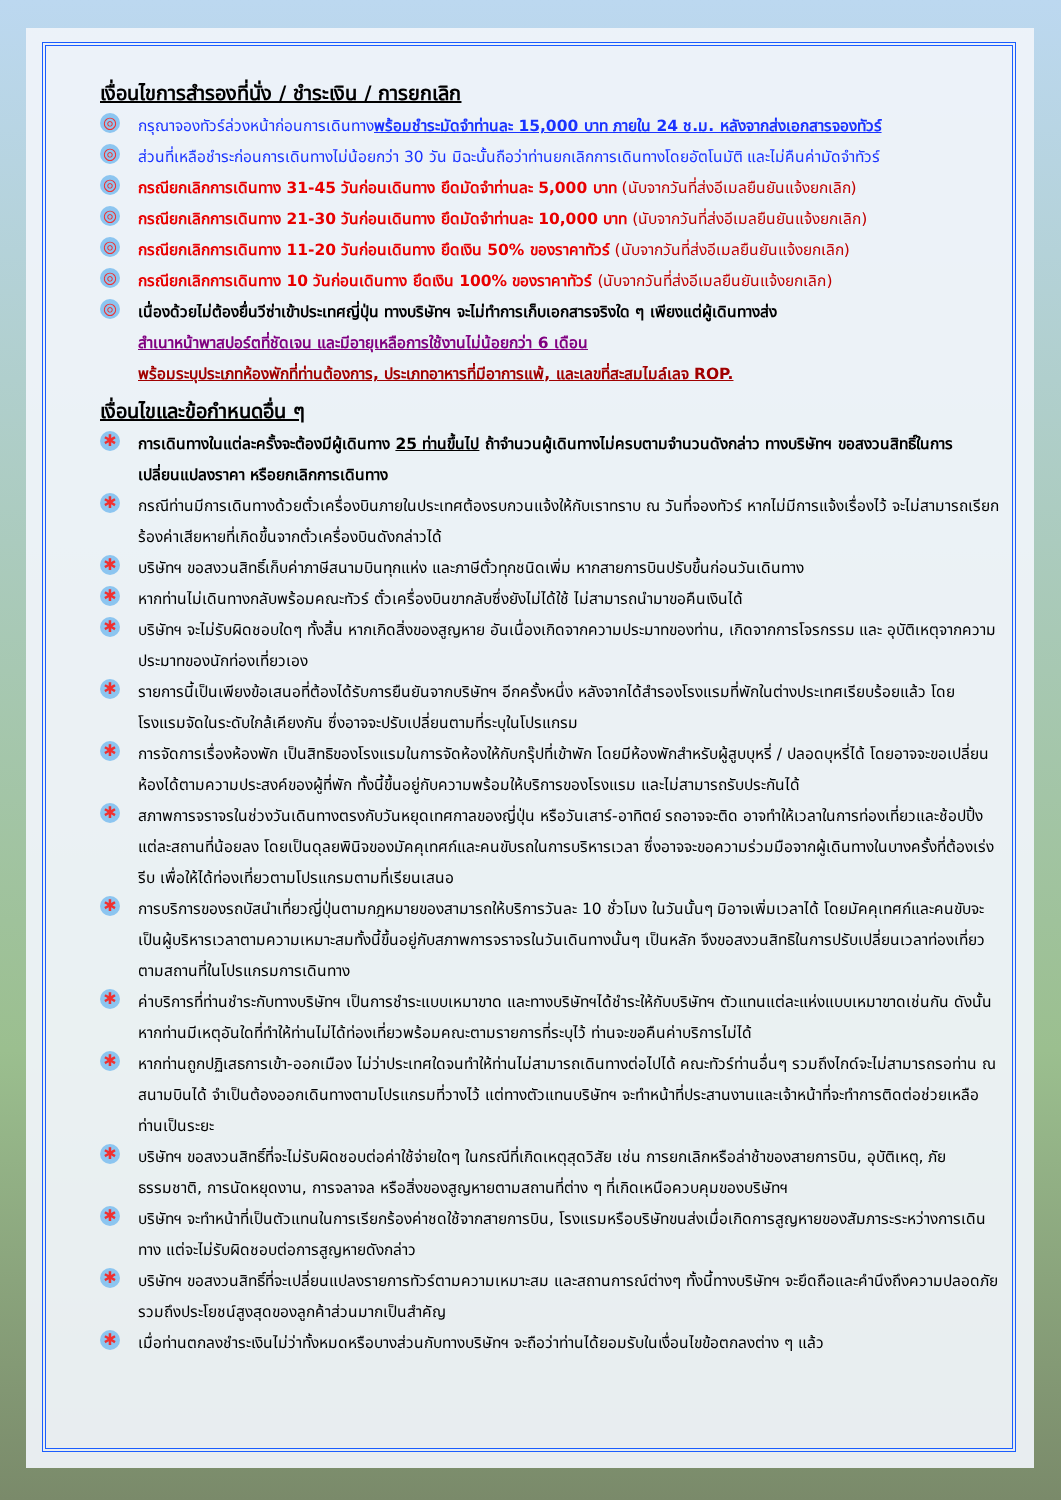เงื่อนไขการสำรองที่นั่ง / ชำระเงิน / การยกเลิก
◎ กรุณาจองทัวร์ล่วงหน้าก่อนการเดินทางพร้อมชำระมัดจำท่านละ 15,000 บาท ภายใน 24 ช.ม. หลังจากส่งเอกสารจองทัวร์
◎ ส่วนที่เหลือชำระก่อนการเดินทางไม่น้อยกว่า 30 วัน มิฉะนั้นถือว่าท่านยกเลิกการเดินทางโดยอัตโนมัติ และไม่คืนค่ามัดจำทัวร์
◎ กรณียกเลิกการเดินทาง 31-45 วันก่อนเดินทาง ยึดมัดจำท่านละ 5,000 บาท (นับจากวันที่ส่งอีเมลยืนยันแจ้งยกเลิก)
◎ กรณียกเลิกการเดินทาง 21-30 วันก่อนเดินทาง ยึดมัดจำท่านละ 10,000 บาท (นับจากวันที่ส่งอีเมลยืนยันแจ้งยกเลิก)
◎ กรณียกเลิกการเดินทาง 11-20 วันก่อนเดินทาง ยึดเงิน 50% ของราคาทัวร์ (นับจากวันที่ส่งอีเมลยืนยันแจ้งยกเลิก)
◎ กรณียกเลิกการเดินทาง 10 วันก่อนเดินทาง ยึดเงิน 100% ของราคาทัวร์ (นับจากวันที่ส่งอีเมลยืนยันแจ้งยกเลิก)
◎ เนื่องด้วยไม่ต้องยื่นวีซ่าเข้าประเทศญี่ปุ่น ทางบริษัทฯ จะไม่ทำการเก็บเอกสารจริงใด ๆ เพียงแต่ผู้เดินทางส่ง
สำเนาหน้าพาสปอร์ตที่ชัดเจน และมีอายุเหลือการใช้งานไม่น้อยกว่า 6 เดือน
พร้อมระบุประเภทห้องพักที่ท่านต้องการ, ประเภทอาหารที่มีอาการแพ้, และเลขที่สะสมไมล์เลจ ROP.
เงื่อนไขและข้อกำหนดอื่น ๆ
✱ การเดินทางในแต่ละครั้งจะต้องมีผู้เดินทาง 25 ท่านขึ้นไป ถ้าจำนวนผู้เดินทางไม่ครบตามจำนวนดังกล่าว ทางบริษัทฯ ขอสงวนสิทธิ์ในการเปลี่ยนแปลงราคา หรือยกเลิกการเดินทาง
✱ กรณีท่านมีการเดินทางด้วยตั๋วเครื่องบินภายในประเทศต้องรบกวนแจ้งให้กับเราทราบ ณ วันที่จองทัวร์ หากไม่มีการแจ้งเรื่องไว้ จะไม่สามารถเรียกร้องค่าเสียหายที่เกิดขึ้นจากตั๋วเครื่องบินดังกล่าวได้
✱ บริษัทฯ ขอสงวนสิทธิ์เก็บค่าภาษีสนามบินทุกแห่ง และภาษีตั๋วทุกชนิดเพิ่ม หากสายการบินปรับขึ้นก่อนวันเดินทาง
✱ หากท่านไม่เดินทางกลับพร้อมคณะทัวร์ ตั๋วเครื่องบินขากลับซึ่งยังไม่ได้ใช้ ไม่สามารถนำมาขอคืนเงินได้
✱ บริษัทฯ จะไม่รับผิดชอบใดๆ ทั้งสิ้น หากเกิดสิ่งของสูญหาย อันเนื่องเกิดจากความประมาทของท่าน, เกิดจากการโจรกรรม และ อุบัติเหตุจากความประมาทของนักท่องเที่ยวเอง
✱ รายการนี้เป็นเพียงข้อเสนอที่ต้องได้รับการยืนยันจากบริษัทฯ อีกครั้งหนึ่ง หลังจากได้สำรองโรงแรมที่พักในต่างประเทศเรียบร้อยแล้ว โดยโรงแรมจัดในระดับใกล้เคียงกัน ซึ่งอาจจะปรับเปลี่ยนตามที่ระบุในโปรแกรม
✱ การจัดการเรื่องห้องพัก เป็นสิทธิของโรงแรมในการจัดห้องให้กับกรุ๊ปที่เข้าพัก โดยมีห้องพักสำหรับผู้สูบบุหรี่ / ปลอดบุหรี่ได้ โดยอาจจะขอเปลี่ยนห้องได้ตามความประสงค์ของผู้ที่พัก ทั้งนี้ขึ้นอยู่กับความพร้อมให้บริการของโรงแรม และไม่สามารถรับประกันได้
✱ สภาพการจราจรในช่วงวันเดินทางตรงกับวันหยุดเทศกาลของญี่ปุ่น หรือวันเสาร์-อาทิตย์ รถอาจจะติด อาจทำให้เวลาในการท่องเที่ยวและช้อปปิ้งแต่ละสถานที่น้อยลง โดยเป็นดุลยพินิจของมัคคุเทศก์และคนขับรถในการบริหารเวลา ซึ่งอาจจะขอความร่วมมือจากผู้เดินทางในบางครั้งที่ต้องเร่งรีบ เพื่อให้ได้ท่องเที่ยวตามโปรแกรมตามที่เรียนเสนอ
✱ การบริการของรถบัสนำเที่ยวญี่ปุ่นตามกฎหมายของสามารถให้บริการวันละ 10 ชั่วโมง ในวันนั้นๆ มิอาจเพิ่มเวลาได้ โดยมัคคุเทศก์และคนขับจะเป็นผู้บริหารเวลาตามความเหมาะสมทั้งนี้ขึ้นอยู่กับสภาพการจราจรในวันเดินทางนั้นๆ เป็นหลัก จึงขอสงวนสิทธิในการปรับเปลี่ยนเวลาท่องเที่ยวตามสถานที่ในโปรแกรมการเดินทาง
✱ ค่าบริการที่ท่านชำระกับทางบริษัทฯ เป็นการชำระแบบเหมาขาด และทางบริษัทฯได้ชำระให้กับบริษัทฯ ตัวแทนแต่ละแห่งแบบเหมาขาดเช่นกัน ดังนั้นหากท่านมีเหตุอันใดที่ทำให้ท่านไม่ได้ท่องเที่ยวพร้อมคณะตามรายการที่ระบุไว้ ท่านจะขอคืนค่าบริการไม่ได้
✱ หากท่านถูกปฏิเสธการเข้า-ออกเมือง ไม่ว่าประเทศใดจนทำให้ท่านไม่สามารถเดินทางต่อไปได้ คณะทัวร์ท่านอื่นๆ รวมถึงไกด์จะไม่สามารถรอท่าน ณ สนามบินได้ จำเป็นต้องออกเดินทางตามโปรแกรมที่วางไว้ แต่ทางตัวแทนบริษัทฯ จะทำหน้าที่ประสานงานและเจ้าหน้าที่จะทำการติดต่อช่วยเหลือท่านเป็นระยะ
✱ บริษัทฯ ขอสงวนสิทธิ์ที่จะไม่รับผิดชอบต่อค่าใช้จ่ายใดๆ ในกรณีที่เกิดเหตุสุดวิสัย เช่น การยกเลิกหรือล่าช้าของสายการบิน, อุบัติเหตุ, ภัยธรรมชาติ, การนัดหยุดงาน, การจลาจล หรือสิ่งของสูญหายตามสถานที่ต่าง ๆ ที่เกิดเหนือควบคุมของบริษัทฯ
✱ บริษัทฯ จะทำหน้าที่เป็นตัวแทนในการเรียกร้องค่าชดใช้จากสายการบิน, โรงแรมหรือบริษัทขนส่งเมื่อเกิดการสูญหายของสัมภาระระหว่างการเดินทาง แต่จะไม่รับผิดชอบต่อการสูญหายดังกล่าว
✱ บริษัทฯ ขอสงวนสิทธิ์ที่จะเปลี่ยนแปลงรายการทัวร์ตามความเหมาะสม และสถานการณ์ต่างๆ ทั้งนี้ทางบริษัทฯ จะยึดถือและคำนึงถึงความปลอดภัย รวมถึงประโยชน์สูงสุดของลูกค้าส่วนมากเป็นสำคัญ
✱ เมื่อท่านตกลงชำระเงินไม่ว่าทั้งหมดหรือบางส่วนกับทางบริษัทฯ จะถือว่าท่านได้ยอมรับในเงื่อนไขข้อตกลงต่าง ๆ แล้ว